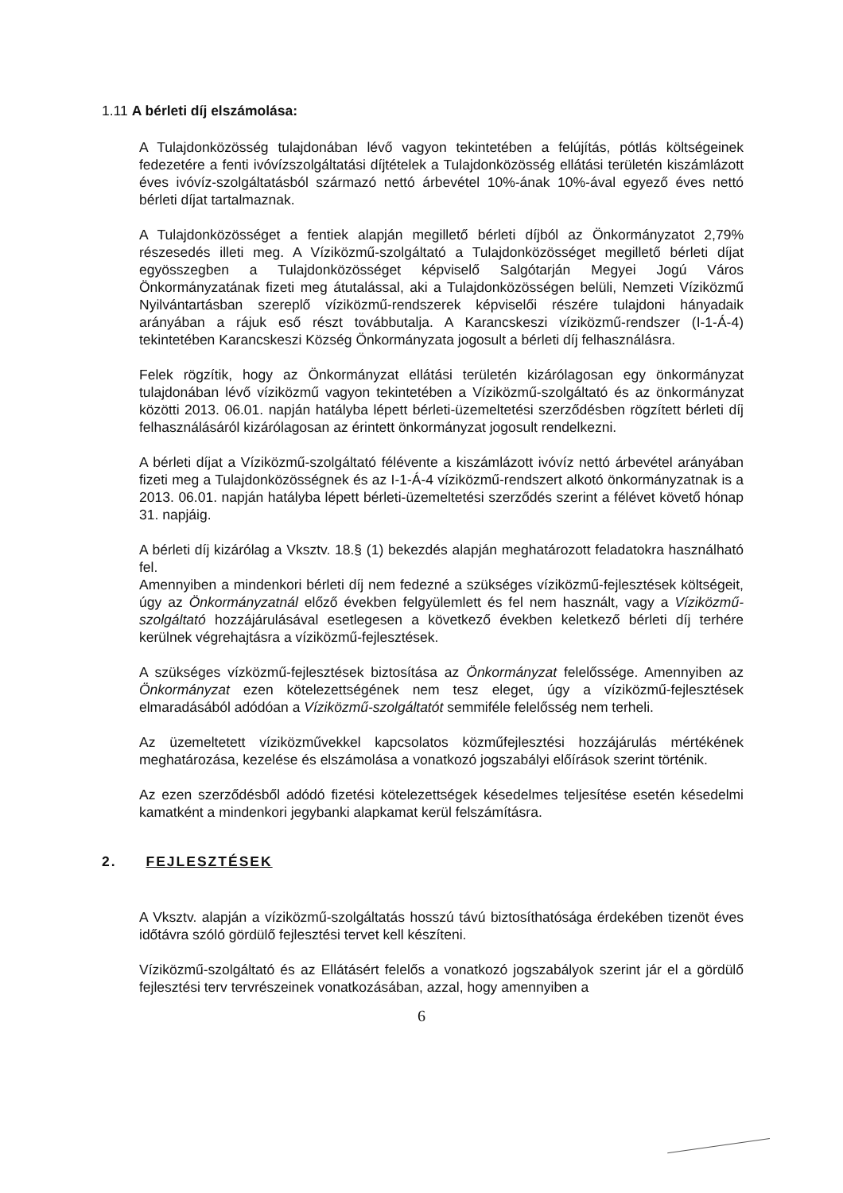1.11 A bérleti díj elszámolása:
A Tulajdonközösség tulajdonában lévő vagyon tekintetében a felújítás, pótlás költségeinek fedezetére a fenti ivóvízszolgáltatási díjtételek a Tulajdonközösség ellátási területén kiszámlázott éves ivóvíz-szolgáltatásból származó nettó árbevétel 10%-ának 10%-ával egyező éves nettó bérleti díjat tartalmaznak.
A Tulajdonközösséget a fentiek alapján megillető bérleti díjból az Önkormányzatot 2,79% részesedés illeti meg. A Víziközmű-szolgáltató a Tulajdonközösséget megillető bérleti díjat egyösszegben a Tulajdonközösséget képviselő Salgótarján Megyei Jogú Város Önkormányzatának fizeti meg átutalással, aki a Tulajdonközösségen belüli, Nemzeti Víziközmű Nyilvántartásban szereplő víziközmű-rendszerek képviselői részére tulajdoni hányadaik arányában a rájuk eső részt továbbutalja. A Karancskeszi víziközmű-rendszer (I-1-Á-4) tekintetében Karancskeszi Község Önkormányzata jogosult a bérleti díj felhasználásra.
Felek rögzítik, hogy az Önkormányzat ellátási területén kizárólagosan egy önkormányzat tulajdonában lévő víziközmű vagyon tekintetében a Víziközmű-szolgáltató és az önkormányzat közötti 2013. 06.01. napján hatályba lépett bérleti-üzemeltetési szerződésben rögzített bérleti díj felhasználásáról kizárólagosan az érintett önkormányzat jogosult rendelkezni.
A bérleti díjat a Víziközmű-szolgáltató félévente a kiszámlázott ivóvíz nettó árbevétel arányában fizeti meg a Tulajdonközösségnek és az I-1-Á-4 víziközmű-rendszert alkotó önkormányzatnak is a 2013. 06.01. napján hatályba lépett bérleti-üzemeltetési szerződés szerint a félévet követő hónap 31. napjáig.
A bérleti díj kizárólag a Vksztv. 18.§ (1) bekezdés alapján meghatározott feladatokra használható fel.
Amennyiben a mindenkori bérleti díj nem fedezné a szükséges víziközmű-fejlesztések költségeit, úgy az Önkormányzatnál előző években felgyülemlett és fel nem használt, vagy a Víziközmű-szolgáltató hozzájárulásával esetlegesen a következő években keletkező bérleti díj terhére kerülnek végrehajtásra a víziközmű-fejlesztések.
A szükséges vízközmű-fejlesztések biztosítása az Önkormányzat felelőssége. Amennyiben az Önkormányzat ezen kötelezettségének nem tesz eleget, úgy a víziközmű-fejlesztések elmaradásából adódóan a Víziközmű-szolgáltatót semmiféle felelősség nem terheli.
Az üzemeltetett víziközművekkel kapcsolatos közműfejlesztési hozzájárulás mértékének meghatározása, kezelése és elszámolása a vonatkozó jogszabályi előírások szerint történik.
Az ezen szerződésből adódó fizetési kötelezettségek késedelmes teljesítése esetén késedelmi kamatként a mindenkori jegybanki alapkamat kerül felszámításra.
2. FEJLESZTÉSEK
A Vksztv. alapján a víziközmű-szolgáltatás hosszú távú biztosíthatósága érdekében tizenöt éves időtávra szóló gördülő fejlesztési tervet kell készíteni.
Víziközmű-szolgáltató és az Ellátásért felelős a vonatkozó jogszabályok szerint jár el a gördülő fejlesztési terv tervrészeinek vonatkozásában, azzal, hogy amennyiben a
6